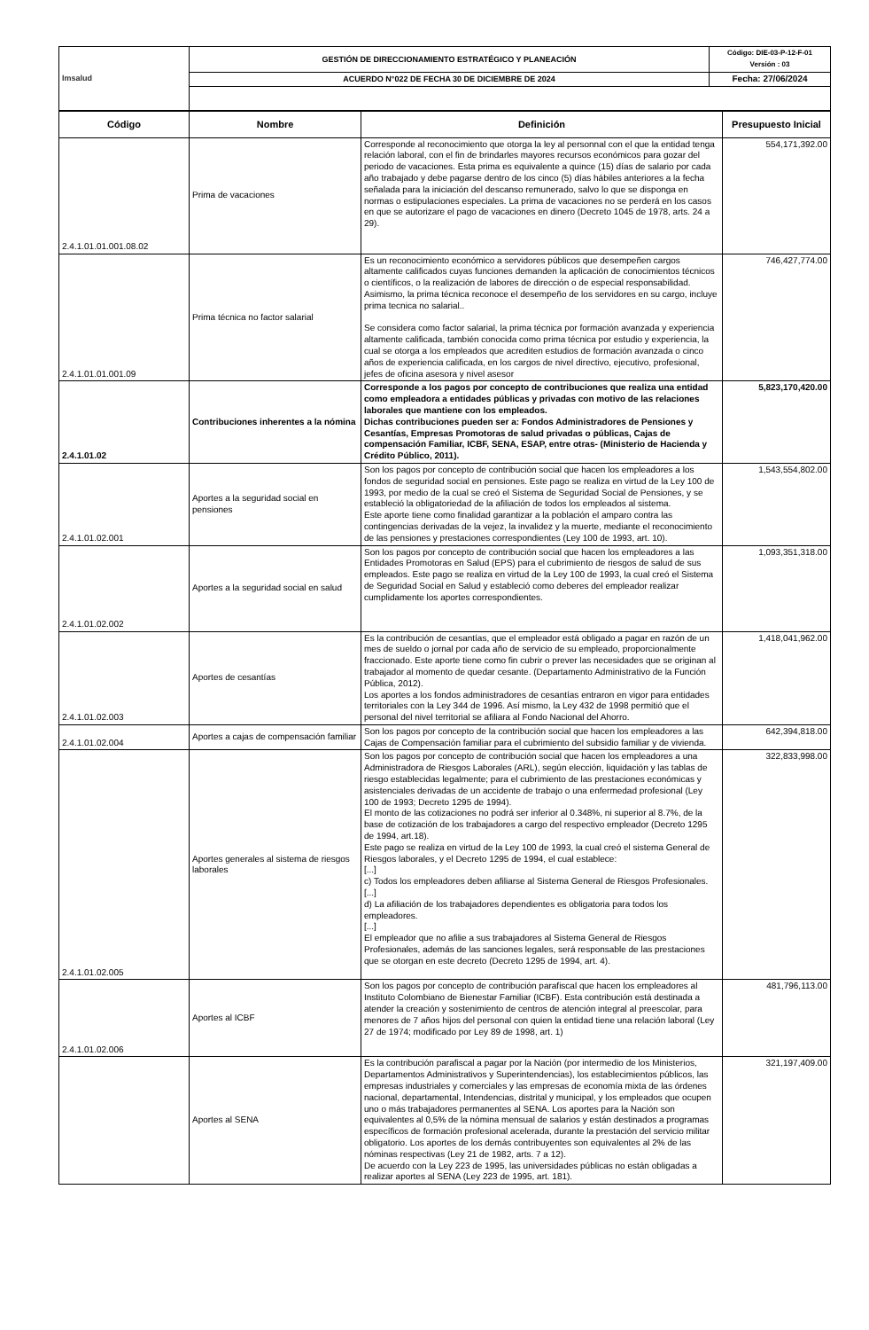| Imsalud | GESTIÓN DE DIRECCIONAMIENTO ESTRATÉGICO Y PLANEACIÓN | Código: DIE-03-P-12-F-01 Versión : 03 |
| | ACUERDO N°022 DE FECHA 30 DE DICIEMBRE DE 2024 | Fecha: 27/06/2024 |
| Código | Nombre | Definición | Presupuesto Inicial |
| --- | --- | --- | --- |
| 2.4.1.01.01.001.08.02 | Prima de vacaciones | Corresponde al reconocimiento que otorga la ley al personnal con el que la entidad tenga relación laboral, con el fin de brindarles mayores recursos económicos para gozar del periodo de vacaciones. Esta prima es equivalente a quince (15) días de salario por cada año trabajado y debe pagarse dentro de los cinco (5) días hábiles anteriores a la fecha señalada para la iniciación del descanso remunerado, salvo lo que se disponga en normas o estipulaciones especiales. La prima de vacaciones no se perderá en los casos en que se autorizare el pago de vacaciones en dinero (Decreto 1045 de 1978, arts. 24 a 29). | 554,171,392.00 |
| 2.4.1.01.01.001.09 | Prima técnica no factor salarial | Es un reconocimiento económico a servidores públicos que desempeñen cargos altamente calificados cuyas funciones demanden la aplicación de conocimientos técnicos o científicos, o la realización de labores de dirección o de especial responsabilidad. Asimismo, la prima técnica reconoce el desempeño de los servidores en su cargo, incluye prima tecnica no salarial.. Se considera como factor salarial, la prima técnica por formación avanzada y experiencia altamente calificada, también conocida como prima técnica por estudio y experiencia, la cual se otorga a los empleados que acrediten estudios de formación avanzada o cinco años de experiencia calificada, en los cargos de nivel directivo, ejecutivo, profesional, jefes de oficina asesora y nivel asesor | 746,427,774.00 |
| 2.4.1.01.02 | Contribuciones inherentes a la nómina | Corresponde a los pagos por concepto de contribuciones que realiza una entidad como empleadora a entidades públicas y privadas con motivo de las relaciones laborales que mantiene con los empleados. Dichas contribuciones pueden ser a: Fondos Administradores de Pensiones y Cesantías, Empresas Promotoras de salud privadas o públicas, Cajas de compensación Familiar, ICBF, SENA, ESAP, entre otras- (Ministerio de Hacienda y Crédito Público, 2011). | 5,823,170,420.00 |
| 2.4.1.01.02.001 | Aportes a la seguridad social en pensiones | Son los pagos por concepto de contribución social que hacen los empleadores a los fondos de seguridad social en pensiones. Este pago se realiza en virtud de la Ley 100 de 1993, por medio de la cual se creó el Sistema de Seguridad Social de Pensiones, y se estableció la obligatoriedad de la afiliación de todos los empleados al sistema. Este aporte tiene como finalidad garantizar a la población el amparo contra las contingencias derivadas de la vejez, la invalidez y la muerte, mediante el reconocimiento de las pensiones y prestaciones correspondientes (Ley 100 de 1993, art. 10). | 1,543,554,802.00 |
| 2.4.1.01.02.002 | Aportes a la seguridad social en salud | Son los pagos por concepto de contribución social que hacen los empleadores a las Entidades Promotoras en Salud (EPS) para el cubrimiento de riesgos de salud de sus empleados. Este pago se realiza en virtud de la Ley 100 de 1993, la cual creó el Sistema de Seguridad Social en Salud y estableció como deberes del empleador realizar cumplidamente los aportes correspondientes. | 1,093,351,318.00 |
| 2.4.1.01.02.003 | Aportes de cesantías | Es la contribución de cesantías, que el empleador está obligado a pagar en razón de un mes de sueldo o jornal por cada año de servicio de su empleado, proporcionalmente fraccionado. Este aporte tiene como fin cubrir o prever las necesidades que se originan al trabajador al momento de quedar cesante. (Departamento Administrativo de la Función Pública, 2012). Los aportes a los fondos administradores de cesantías entraron en vigor para entidades territoriales con la Ley 344 de 1996. Así mismo, la Ley 432 de 1998 permitió que el personal del nivel territorial se afiliara al Fondo Nacional del Ahorro. | 1,418,041,962.00 |
| 2.4.1.01.02.004 | Aportes a cajas de compensación familiar | Son los pagos por concepto de la contribución social que hacen los empleadores a las Cajas de Compensación familiar para el cubrimiento del subsidio familiar y de vivienda. | 642,394,818.00 |
| 2.4.1.01.02.005 | Aportes generales al sistema de riesgos laborales | Son los pagos por concepto de contribución social que hacen los empleadores a una Administradora de Riesgos Laborales (ARL), según elección, liquidación y las tablas de riesgo establecidas legalmente; para el cubrimiento de las prestaciones económicas y asistenciales derivadas de un accidente de trabajo o una enfermedad profesional (Ley 100 de 1993; Decreto 1295 de 1994). El monto de las cotizaciones no podrá ser inferior al 0.348%, ni superior al 8.7%, de la base de cotización de los trabajadores a cargo del respectivo empleador (Decreto 1295 de 1994, art.18). Este pago se realiza en virtud de la Ley 100 de 1993, la cual creó el sistema General de Riesgos laborales, y el Decreto 1295 de 1994, el cual establece: [...] c) Todos los empleadores deben afiliarse al Sistema General de Riesgos Profesionales. [...] d) La afiliación de los trabajadores dependientes es obligatoria para todos los empleadores. [...] El empleador que no afilie a sus trabajadores al Sistema General de Riesgos Profesionales, además de las sanciones legales, será responsable de las prestaciones que se otorgan en este decreto (Decreto 1295 de 1994, art. 4). | 322,833,998.00 |
| 2.4.1.01.02.006 | Aportes al ICBF | Son los pagos por concepto de contribución parafiscal que hacen los empleadores al Instituto Colombiano de Bienestar Familiar (ICBF). Esta contribución está destinada a atender la creación y sostenimiento de centros de atención integral al preescolar, para menores de 7 años hijos del personal con quien la entidad tiene una relación laboral (Ley 27 de 1974; modificado por Ley 89 de 1998, art. 1) | 481,796,113.00 |
| | Aportes al SENA | Es la contribución parafiscal a pagar por la Nación (por intermedio de los Ministerios, Departamentos Administrativos y Superintendencias), los establecimientos públicos, las empresas industriales y comerciales y las empresas de economía mixta de las órdenes nacional, departamental, Intendencias, distrital y municipal, y los empleados que ocupen uno o más trabajadores permanentes al SENA. Los aportes para la Nación son equivalentes al 0,5% de la nómina mensual de salarios y están destinados a programas específicos de formación profesional acelerada, durante la prestación del servicio militar obligatorio. Los aportes de los demás contribuyentes son equivalentes al 2% de las nóminas respectivas (Ley 21 de 1982, arts. 7 a 12). De acuerdo con la Ley 223 de 1995, las universidades públicas no están obligadas a realizar aportes al SENA (Ley 223 de 1995, art. 181). | 321,197,409.00 |